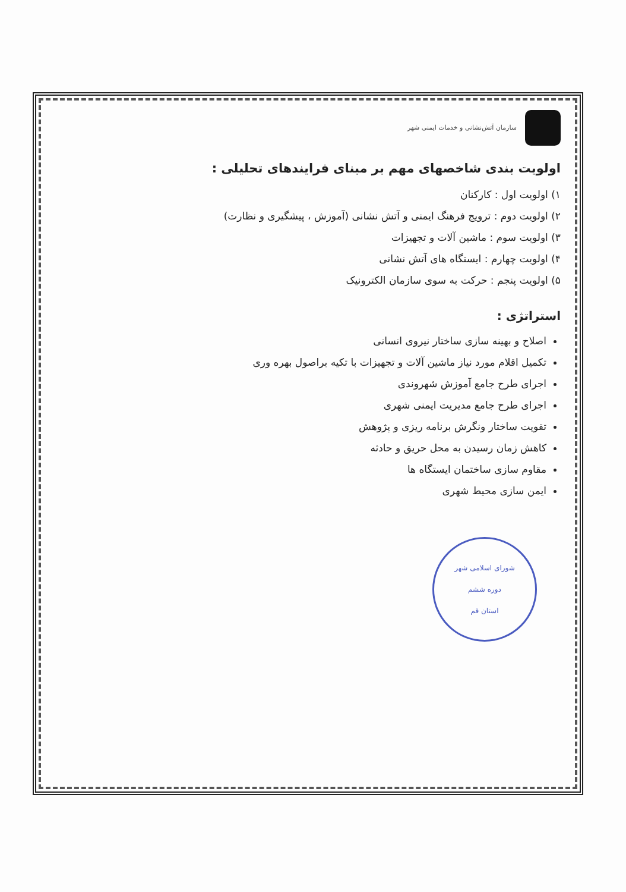سازمان آتش‌نشانی و خدمات ایمنی شهر
اولویت بندی شاخصهای مهم بر مبنای فرایندهای تحلیلی :
۱) اولویت اول : کارکنان
۲) اولویت دوم : ترویج فرهنگ ایمنی و آتش نشانی (آموزش ، پیشگیری و نظارت)
۳) اولویت سوم : ماشین آلات و تجهیزات
۴) اولویت چهارم : ایستگاه های آتش نشانی
۵) اولویت پنجم : حرکت به سوی سازمان الکترونیک
استراتژی :
اصلاح و بهینه سازی ساختار نیروی انسانی
تکمیل اقلام مورد نیاز ماشین آلات و تجهیزات با تکیه براصول بهره وری
اجرای طرح جامع آموزش شهروندی
اجرای طرح جامع مدیریت ایمنی شهری
تقویت ساختار ونگرش برنامه ریزی و پژوهش
کاهش زمان رسیدن به محل حریق و حادثه
مقاوم سازی ساختمان ایستگاه ها
ایمن سازی محیط شهری
شورای اسلامی شهر
دوره ششم
استان قم